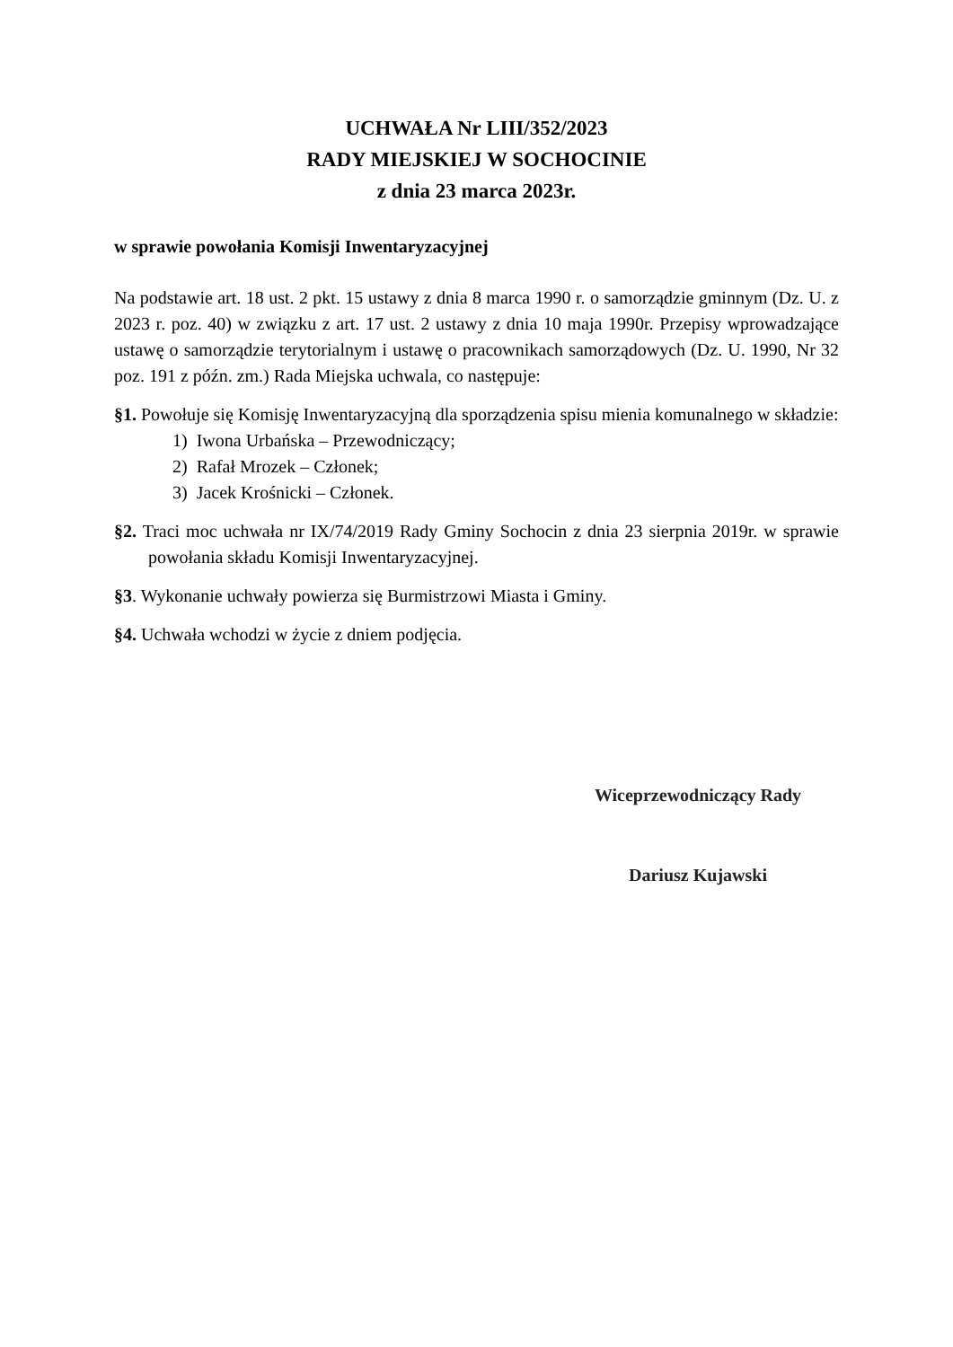UCHWAŁA Nr LIII/352/2023
RADY MIEJSKIEJ W SOCHOCINIE
z dnia 23 marca 2023r.
w sprawie powołania Komisji Inwentaryzacyjnej
Na podstawie art. 18 ust. 2 pkt. 15 ustawy z dnia 8 marca 1990 r. o samorządzie gminnym (Dz. U. z 2023 r. poz. 40) w związku z art. 17 ust. 2 ustawy z dnia 10 maja 1990r. Przepisy wprowadzające ustawę o samorządzie terytorialnym i ustawę o pracownikach samorządowych (Dz. U. 1990, Nr 32 poz. 191 z późn. zm.) Rada Miejska uchwala, co następuje:
§1. Powołuje się Komisję Inwentaryzacyjną dla sporządzenia spisu mienia komunalnego w składzie:
1) Iwona Urbańska – Przewodniczący;
2) Rafał Mrozek – Członek;
3) Jacek Krośnicki – Członek.
§2. Traci moc uchwała nr IX/74/2019 Rady Gminy Sochocin z dnia 23 sierpnia 2019r. w sprawie powołania składu Komisji Inwentaryzacyjnej.
§3. Wykonanie uchwały powierza się Burmistrzowi Miasta i Gminy.
§4. Uchwała wchodzi w życie z dniem podjęcia.
Wiceprzewodniczący Rady
Dariusz Kujawski